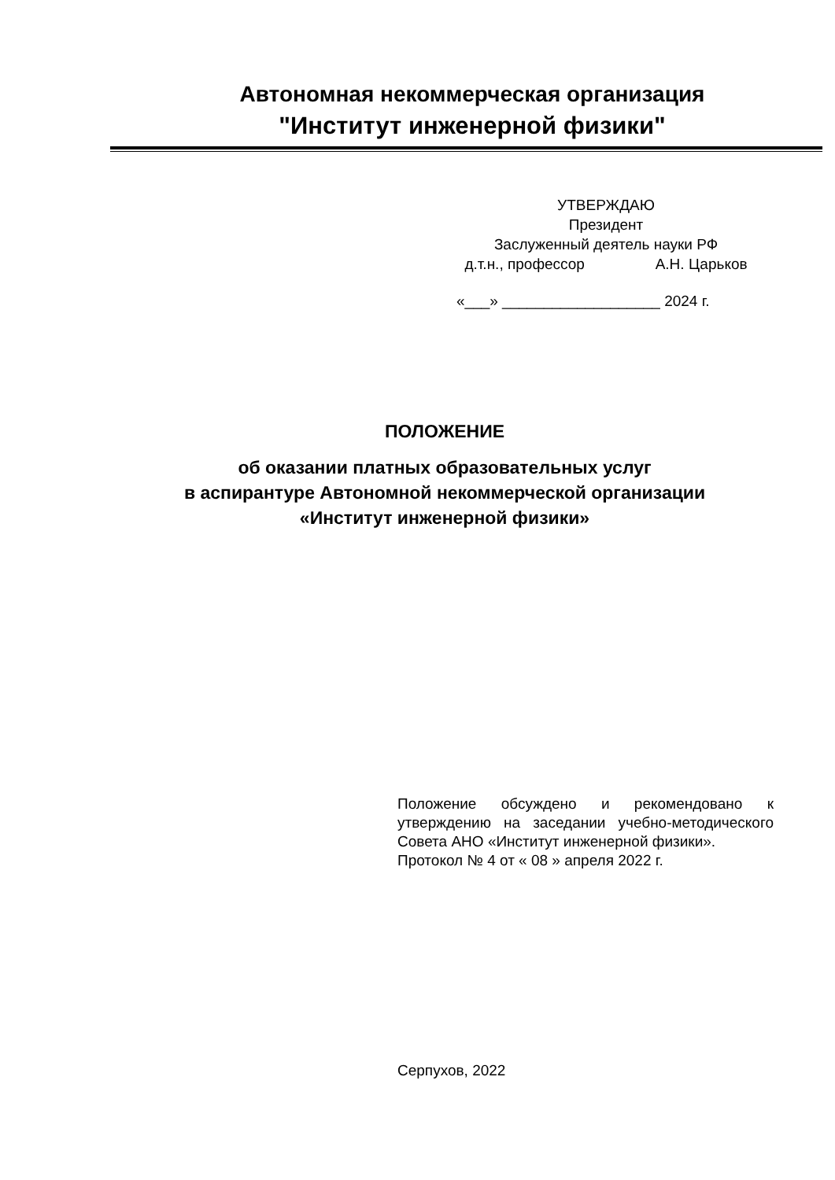Автономная некоммерческая организация
"Институт инженерной физики"
УТВЕРЖДАЮ
Президент
Заслуженный деятель науки РФ
д.т.н., профессор А.Н. Царьков
«___» ___________________ 2024 г.
ПОЛОЖЕНИЕ
об оказании платных образовательных услуг
в аспирантуре Автономной некоммерческой организации
«Институт инженерной физики»
Положение обсуждено и рекомендовано к утверждению на заседании учебно-методического Совета АНО «Институт инженерной физики».
Протокол № 4 от « 08 » апреля 2022 г.
Серпухов, 2022